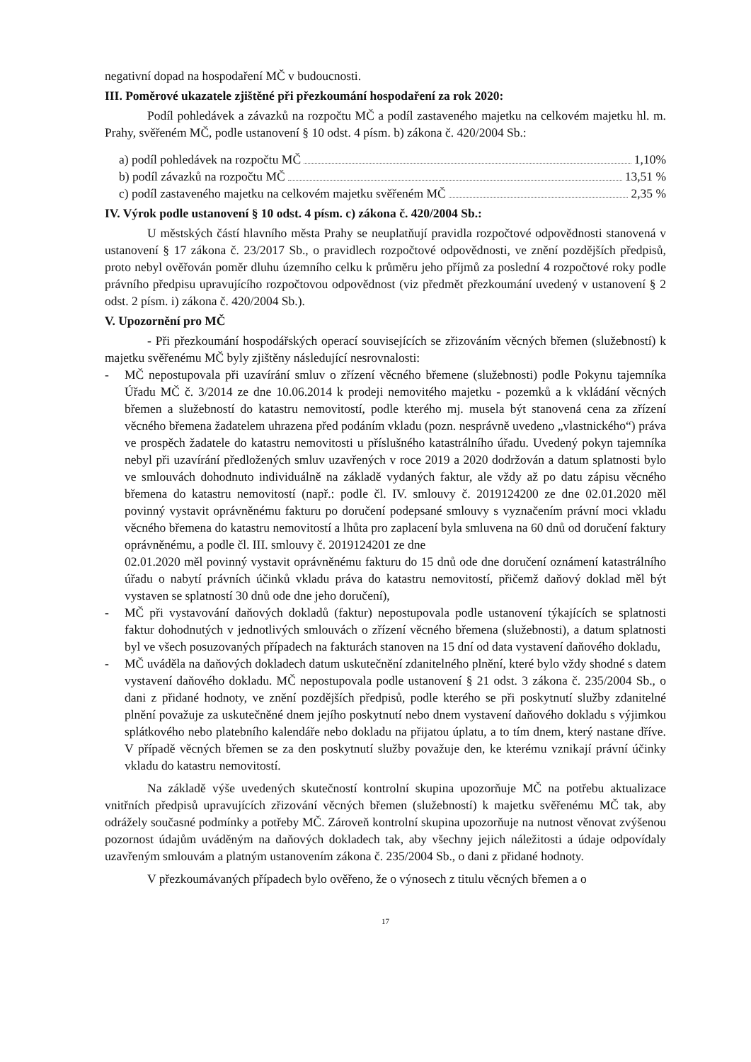negativní dopad na hospodaření MČ v budoucnosti.
III. Poměrové ukazatele zjištěné při přezkoumání hospodaření za rok 2020:
Podíl pohledávek a závazků na rozpočtu MČ a podíl zastaveného majetku na celkovém majetku hl. m. Prahy, svěřeném MČ, podle ustanovení § 10 odst. 4 písm. b) zákona č. 420/2004 Sb.:
a) podíl pohledávek na rozpočtu MČ 1,10%
b) podíl závazků na rozpočtu MČ 13,51 %
c) podíl zastaveného majetku na celkovém majetku svěřeném MČ 2,35 %
IV. Výrok podle ustanovení § 10 odst. 4 písm. c) zákona č. 420/2004 Sb.:
U městských částí hlavního města Prahy se neuplatňují pravidla rozpočtové odpovědnosti stanovená v ustanovení § 17 zákona č. 23/2017 Sb., o pravidlech rozpočtové odpovědnosti, ve znění pozdějších předpisů, proto nebyl ověřován poměr dluhu územního celku k průměru jeho příjmů za poslední 4 rozpočtové roky podle právního předpisu upravujícího rozpočtovou odpovědnost (viz předmět přezkoumání uvedený v ustanovení § 2 odst. 2 písm. i) zákona č. 420/2004 Sb.).
V. Upozornění pro MČ
- Při přezkoumání hospodářských operací souvisejících se zřizováním věcných břemen (služebností) k majetku svěřenému MČ byly zjištěny následující nesrovnalosti:
- MČ nepostupovala při uzavírání smluv o zřízení věcného břemene (služebnosti) podle Pokynu tajemníka Úřadu MČ č. 3/2014 ze dne 10.06.2014 k prodeji nemovitého majetku - pozemků a k vkládání věcných břemen a služebností do katastru nemovitostí, podle kterého mj. musela být stanovená cena za zřízení věcného břemena žadatelem uhrazena před podáním vkladu (pozn. nesprávně uvedeno „vlastnického“) práva ve prospěch žadatele do katastru nemovitosti u příslušného katastrálního úřadu. Uvedený pokyn tajemníka nebyl při uzavírání předložených smluv uzavřených v roce 2019 a 2020 dodržován a datum splatnosti bylo ve smlouvách dohodnuto individuálně na základě vydaných faktur, ale vždy až po datu zápisu věcného břemena do katastru nemovitostí (např.: podle čl. IV. smlouvy č. 2019124200 ze dne 02.01.2020 měl povinný vystavit oprávněnému fakturu po doručení podepsané smlouvy s vyznačením právní moci vkladu věcného břemena do katastru nemovitostí a lhůta pro zaplacení byla smluvena na 60 dnů od doručení faktury oprávněnému, a podle čl. III. smlouvy č. 2019124201 ze dne
02.01.2020 měl povinný vystavit oprávněnému fakturu do 15 dnů ode dne doručení oznámení katastrálního úřadu o nabytí právních účinků vkladu práva do katastru nemovitostí, přičemž daňový doklad měl být vystaven se splatností 30 dnů ode dne jeho doručení),
- MČ při vystavování daňových dokladů (faktur) nepostupovala podle ustanovení týkajících se splatnosti faktur dohodnutých v jednotlivých smlouvách o zřízení věcného břemena (služebnosti), a datum splatnosti byl ve všech posuzovaných případech na fakturách stanoven na 15 dní od data vystavení daňového dokladu,
- MČ uváděla na daňových dokladech datum uskutečnění zdanitelného plnění, které bylo vždy shodné s datem vystavení daňového dokladu. MČ nepostupovala podle ustanovení § 21 odst. 3 zákona č. 235/2004 Sb., o dani z přidané hodnoty, ve znění pozdějších předpisů, podle kterého se při poskytnutí služby zdanitelné plnění považuje za uskutečněné dnem jejího poskytnutí nebo dnem vystavení daňového dokladu s výjimkou splátkového nebo platebního kalendáře nebo dokladu na přijatou úplatu, a to tím dnem, který nastane dříve. V případě věcných břemen se za den poskytnutí služby považuje den, ke kterému vznikají právní účinky vkladu do katastru nemovitostí.
Na základě výše uvedených skutečností kontrolní skupina upozorňuje MČ na potřebu aktualizace vnitřních předpisů upravujících zřizování věcných břemen (služebností) k majetku svěřenému MČ tak, aby odrážely současné podmínky a potřeby MČ. Zároveň kontrolní skupina upozorňuje na nutnost věnovat zvýšenou pozornost údajům uváděným na daňových dokladech tak, aby všechny jejich náležitosti a údaje odpovídaly uzavřeným smlouvám a platným ustanovením zákona č. 235/2004 Sb., o dani z přidané hodnoty.
V přezkoumávaných případech bylo ověřeno, že o výnosech z titulu věcných břemen a o
17